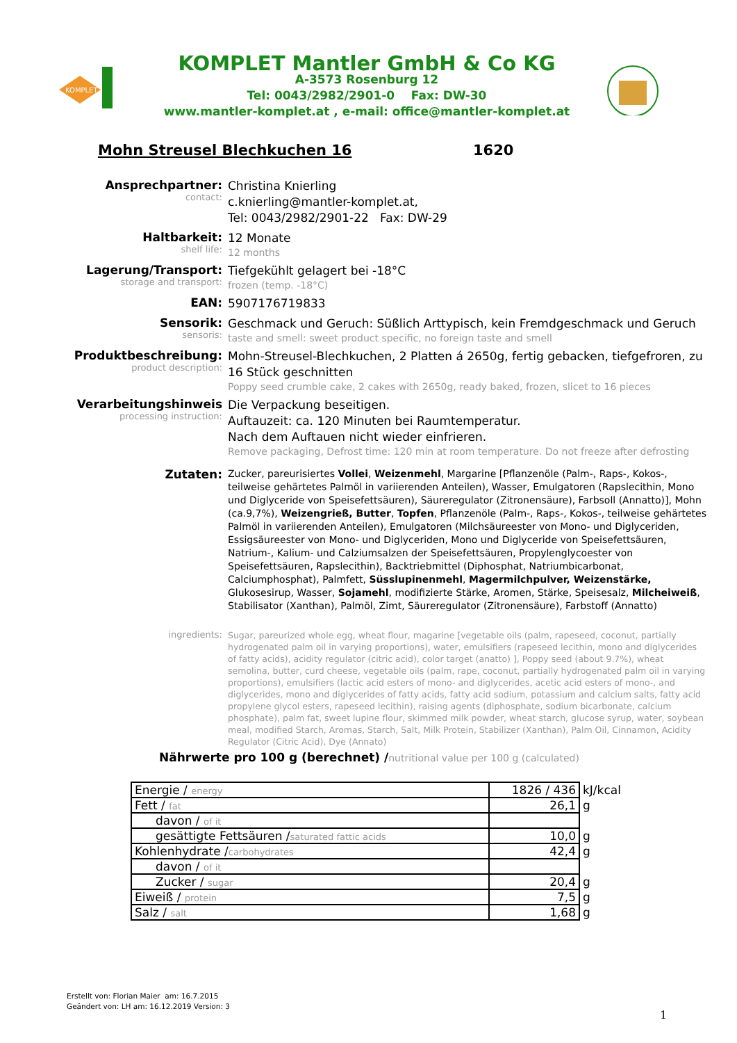KOMPLET
KOMPLET Mantler GmbH & Co KG
A-3573 Rosenburg 12
Tel: 0043/2982/2901-0 Fax: DW-30
www.mantler-komplet.at , e-mail: office@mantler-komplet.at
Mohn Streusel Blechkuchen 16 1620
Ansprechpartner:
contact:
Christina Knierling
c.knierling@mantler-komplet.at,
Tel: 0043/2982/2901-22 Fax: DW-29
Haltbarkeit:
shelf life:
12 Monate
12 months
Lagerung/Transport:
storage and transport:
Tiefgekühlt gelagert bei -18°C
frozen (temp. -18°C)
EAN:
5907176719833
Sensorik:
sensoris:
Geschmack und Geruch: Süßlich Arttypisch, kein Fremdgeschmack und Geruch
taste and smell: sweet product specific, no foreign taste and smell
Produktbeschreibung:
product description:
Mohn-Streusel-Blechkuchen, 2 Platten á 2650g, fertig gebacken, tiefgefroren, zu 16 Stück geschnitten
Poppy seed crumble cake, 2 cakes with 2650g, ready baked, frozen, slicet to 16 pieces
Verarbeitungshinweis
processing instruction:
Die Verpackung beseitigen.
Auftauzeit: ca. 120 Minuten bei Raumtemperatur.
Nach dem Auftauen nicht wieder einfrieren.
Remove packaging, Defrost time: 120 min at room temperature. Do not freeze after defrosting
Zutaten:
Zucker, pareurisiertes Vollei, Weizenmehl, Margarine [Pflanzenöle (Palm-, Raps-, Kokos-, teilweise gehärtetes Palmöl in variierenden Anteilen), Wasser, Emulgatoren (Rapslecithin, Mono und Diglyceride von Speisefettsäuren), Säureregulator (Zitronensäure), Farbsoll (Annatto)], Mohn (ca.9,7%), Weizengrieß, Butter, Topfen, Pflanzenöle (Palm-, Raps-, Kokos-, teilweise gehärtetes Palmöl in variierenden Anteilen), Emulgatoren (Milchsäureester von Mono- und Diglyceriden, Essigsäureester von Mono- und Diglyceriden, Mono und Diglyceride von Speisefettsäuren, Natrium-, Kalium- und Calziumsalzen der Speisefettsäuren, Propylenglycoester von Speisefettsäuren, Rapslecithin), Backtriebmittel (Diphosphat, Natriumbicarbonat, Calciumphosphat), Palmfett, Süsslupinenmehl, Magermilchpulver, Weizenstärke, Glukosesirup, Wasser, Sojamehl, modifizierte Stärke, Aromen, Stärke, Speisesalz, Milcheiweiß, Stabilisator (Xanthan), Palmöl, Zimt, Säureregulator (Zitronensäure), Farbstoff (Annatto)
ingredients:
Sugar, pareurized whole egg, wheat flour, magarine [vegetable oils (palm, rapeseed, coconut, partially hydrogenated palm oil in varying proportions), water, emulsifiers (rapeseed lecithin, mono and diglycerides of fatty acids), acidity regulator (citric acid), color target (anatto) ], Poppy seed (about 9.7%), wheat semolina, butter, curd cheese, vegetable oils (palm, rape, coconut, partially hydrogenated palm oil in varying proportions), emulsifiers (lactic acid esters of mono- and diglycerides, acetic acid esters of mono-, and diglycerides, mono and diglycerides of fatty acids, fatty acid sodium, potassium and calcium salts, fatty acid propylene glycol esters, rapeseed lecithin), raising agents (diphosphate, sodium bicarbonate, calcium phosphate), palm fat, sweet lupine flour, skimmed milk powder, wheat starch, glucose syrup, water, soybean meal, modified Starch, Aromas, Starch, Salt, Milk Protein, Stabilizer (Xanthan), Palm Oil, Cinnamon, Acidity Regulator (Citric Acid), Dye (Annato)
Nährwerte pro 100 g (berechnet) /nutritional value per 100 g (calculated)
| Energie / energy | 1826 / 436 | kJ/kcal |
| Fett / fat | 26,1 | g |
| davon / of it | | |
| gesättigte Fettsäuren / saturated fattic acids | 10,0 | g |
| Kohlenhydrate / carbohydrates | 42,4 | g |
| davon / of it | | |
| Zucker / sugar | 20,4 | g |
| Eiweiß / protein | 7,5 | g |
| Salz / salt | 1,68 | g |
Erstellt von: Florian Maier am: 16.7.2015
Geändert von: LH am: 16.12.2019 Version: 3
1